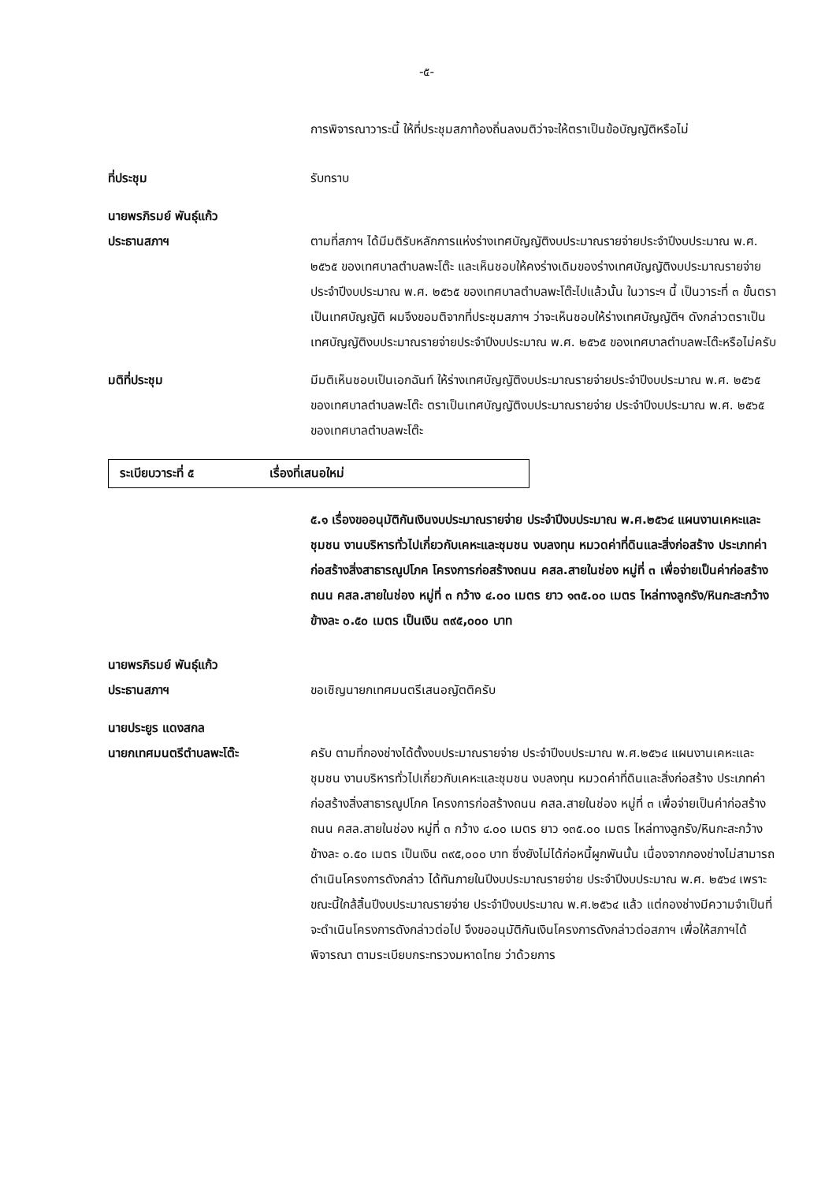-๕-
การพิจารณาวาระนี้ ให้ที่ประชุมสภาท้องถิ่นลงมติว่าจะให้ตราเป็นข้อบัญญัติหรือไม่
ที่ประชุม รับทราบ
นายพรภิรมย์ พันธุ์แก้ว
ประธานสภาฯ
ตามที่สภาฯ ได้มีมติรับหลักการแห่งร่างเทศบัญญัติงบประมาณรายจ่ายประจำปีงบประมาณ พ.ศ. ๒๕๖๕ ของเทศบาลตำบลพะโต๊ะ และเห็นชอบให้คงร่างเดิมของร่างเทศบัญญัติงบประมาณรายจ่าย ประจำปีงบประมาณ พ.ศ. ๒๕๖๕ ของเทศบาลตำบลพะโต๊ะไปแล้วนั้น ในวาระฯ นี้ เป็นวาระที่ ๓ ขั้นตราเป็นเทศบัญญัติ ผมจึงขอมติจากที่ประชุมสภาฯ ว่าจะเห็นชอบให้ร่างเทศบัญญัติฯ ดังกล่าวตราเป็นเทศบัญญัติงบประมาณรายจ่ายประจำปีงบประมาณ พ.ศ. ๒๕๖๕ ของเทศบาลตำบลพะโต๊ะหรือไม่ครับ
มติที่ประชุม มีมติเห็นชอบเป็นเอกฉันท์ ให้ร่างเทศบัญญัติงบประมาณรายจ่ายประจำปีงบประมาณ พ.ศ. ๒๕๖๕ ของเทศบาลตำบลพะโต๊ะ ตราเป็นเทศบัญญัติงบประมาณรายจ่าย ประจำปีงบประมาณ พ.ศ. ๒๕๖๕ ของเทศบาลตำบลพะโต๊ะ
ระเบียบวาระที่ ๕ เรื่องที่เสนอใหม่
๕.๑ เรื่องขออนุมัติกันเงินงบประมาณรายจ่าย ประจำปีงบประมาณ พ.ศ.๒๕๖๔ แผนงานเคหะและชุมชน งานบริหารทั่วไปเกี่ยวกับเคหะและชุมชน งบลงทุน หมวดค่าที่ดินและสิ่งก่อสร้าง ประเภทค่าก่อสร้างสิ่งสาธารณูปโภค โครงการก่อสร้างถนน คสล.สายในช่อง หมู่ที่ ๓ เพื่อจ่ายเป็นค่าก่อสร้างถนน คสล.สายในช่อง หมู่ที่ ๓ กว้าง ๔.๐๐ เมตร ยาว ๑๓๕.๐๐ เมตร ไหล่ทางลูกรัง/หินกะสะกว้างข้างละ ๐.๕๐ เมตร เป็นเงิน ๓๙๕,๐๐๐ บาท
นายพรภิรมย์ พันธุ์แก้ว
ประธานสภาฯ
ขอเชิญนายกเทศมนตรีเสนอญัตติครับ
นายประยูร แดงสกล
นายกเทศมนตรีตำบลพะโต๊ะ
ครับ ตามที่กองช่างได้ตั้งงบประมาณรายจ่าย ประจำปีงบประมาณ พ.ศ.๒๕๖๔ แผนงานเคหะและชุมชน งานบริหารทั่วไปเกี่ยวกับเคหะและชุมชน งบลงทุน หมวดค่าที่ดินและสิ่งก่อสร้าง ประเภทค่าก่อสร้างสิ่งสาธารณูปโภค โครงการก่อสร้างถนน คสล.สายในช่อง หมู่ที่ ๓ เพื่อจ่ายเป็นค่าก่อสร้างถนน คสล.สายในช่อง หมู่ที่ ๓ กว้าง ๔.๐๐ เมตร ยาว ๑๓๕.๐๐ เมตร ไหล่ทางลูกรัง/หินกะสะกว้างข้างละ ๐.๕๐ เมตร เป็นเงิน ๓๙๕,๐๐๐ บาท ซึ่งยังไม่ได้ก่อหนี้ผูกพันนั้น เนื่องจากกองช่างไม่สามารถดำเนินโครงการดังกล่าว ได้ทันภายในปีงบประมาณรายจ่าย ประจำปีงบประมาณ พ.ศ. ๒๕๖๔ เพราะขณะนี้ใกล้สิ้นปีงบประมาณรายจ่าย ประจำปีงบประมาณ พ.ศ.๒๕๖๔ แล้ว แต่กองช่างมีความจำเป็นที่จะดำเนินโครงการดังกล่าวต่อไป จึงขออนุมัติกันเงินโครงการดังกล่าวต่อสภาฯ เพื่อให้สภาฯได้พิจารณา ตามระเบียบกระทรวงมหาดไทย ว่าด้วยการ